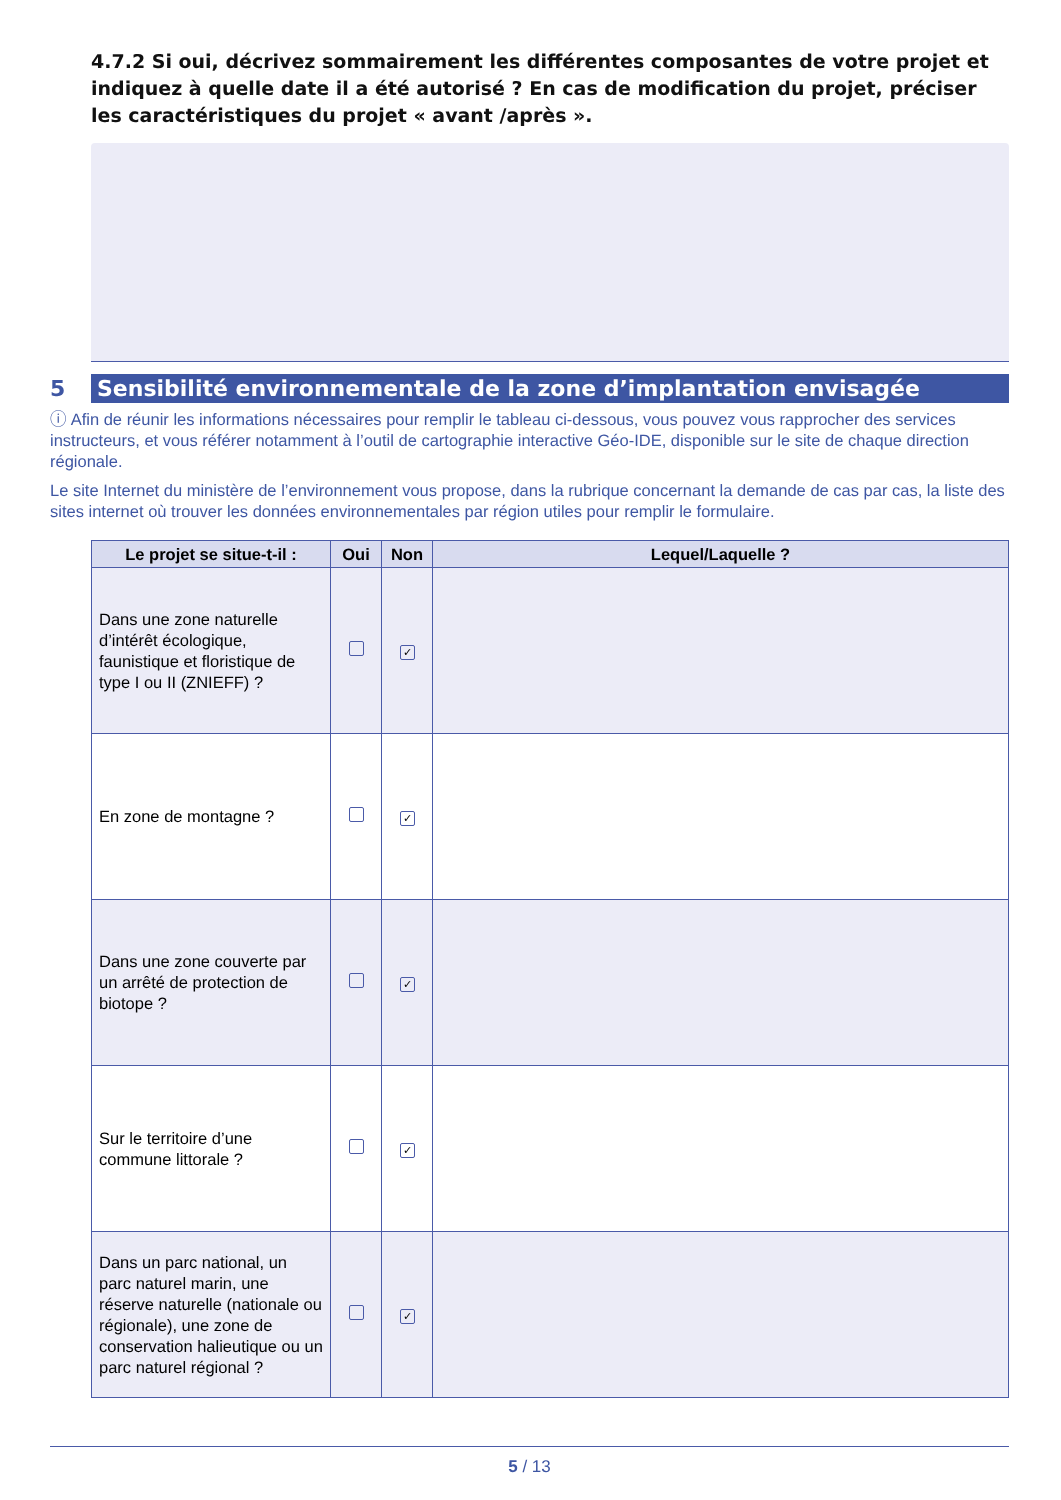4.7.2 Si oui, décrivez sommairement les différentes composantes de votre projet et indiquez à quelle date il a été autorisé ? En cas de modification du projet, préciser les caractéristiques du projet « avant /après ».
5 Sensibilité environnementale de la zone d’implantation envisagée
ⓘ Afin de réunir les informations nécessaires pour remplir le tableau ci-dessous, vous pouvez vous rapprocher des services instructeurs, et vous référer notamment à l’outil de cartographie interactive Géo-IDE, disponible sur le site de chaque direction régionale.
Le site Internet du ministère de l’environnement vous propose, dans la rubrique concernant la demande de cas par cas, la liste des sites internet où trouver les données environnementales par région utiles pour remplir le formulaire.
| Le projet se situe-t-il : | Oui | Non | Lequel/Laquelle ? |
| --- | --- | --- | --- |
| Dans une zone naturelle d’intérêt écologique, faunistique et floristique de type I ou II (ZNIEFF) ? | | ✓ | |
| En zone de montagne ? | | ✓ | |
| Dans une zone couverte par un arrêté de protection de biotope ? | | ✓ | |
| Sur le territoire d’une commune littorale ? | | ✓ | |
| Dans un parc national, un parc naturel marin, une réserve naturelle (nationale ou régionale), une zone de conservation halieutique ou un parc naturel régional ? | | ✓ | |
5 / 13